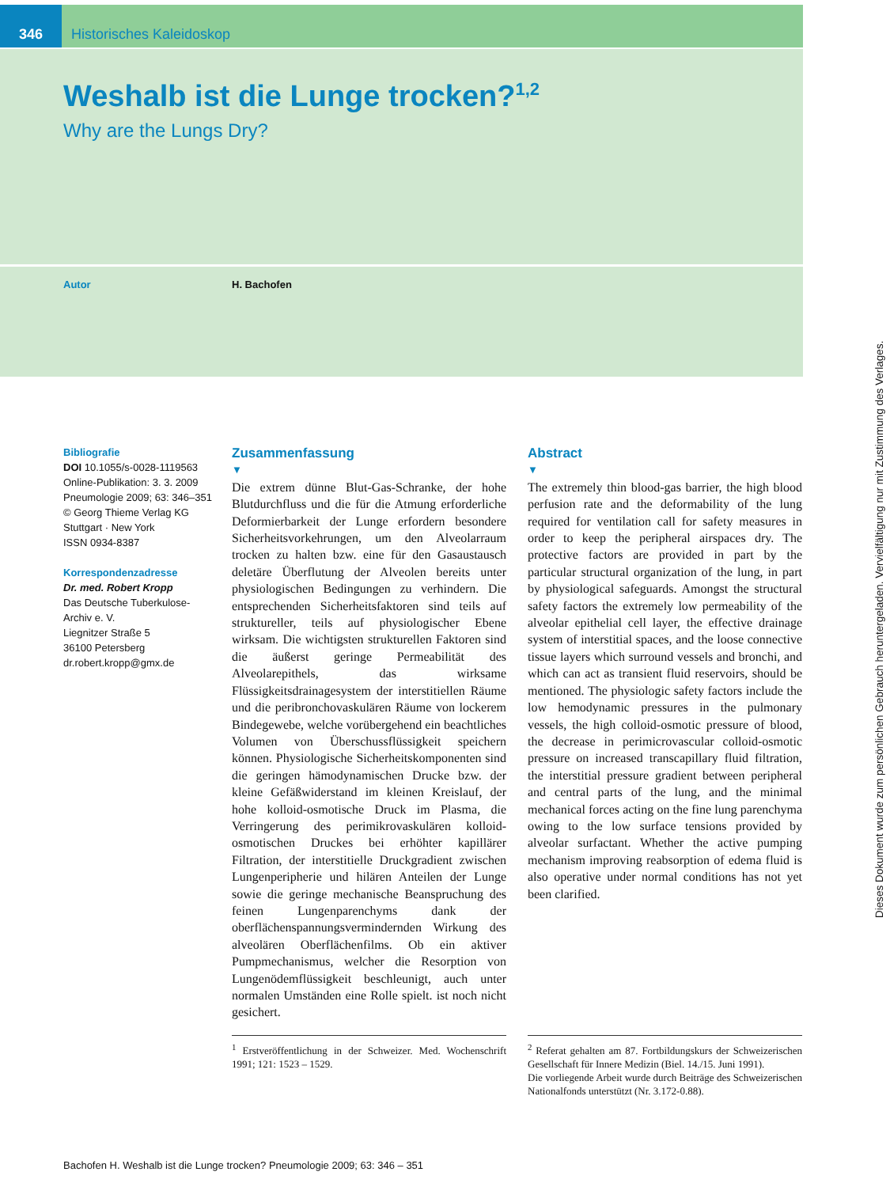346 Historisches Kaleidoskop
Weshalb ist die Lunge trocken?<sup>1,2</sup>
Why are the Lungs Dry?
Autor H. Bachofen
Bibliografie
DOI 10.1055/s-0028-1119563
Online-Publikation: 3. 3. 2009
Pneumologie 2009; 63: 346–351
© Georg Thieme Verlag KG
Stuttgart · New York
ISSN 0934-8387
Korrespondenzadresse
Dr. med. Robert Kropp
Das Deutsche Tuberkulose-
Archiv e. V.
Liegnitzer Straße 5
36100 Petersberg
dr.robert.kropp@gmx.de
Zusammenfassung
▼
Die extrem dünne Blut-Gas-Schranke, der hohe Blutdurchfluss und die für die Atmung erforderliche Deformierbarkeit der Lunge erfordern besondere Sicherheitsvorkehrungen, um den Alveolarraum trocken zu halten bzw. eine für den Gasaustausch deletäre Überflutung der Alveolen bereits unter physiologischen Bedingungen zu verhindern. Die entsprechenden Sicherheitsfaktoren sind teils auf struktureller, teils auf physiologischer Ebene wirksam. Die wichtigsten strukturellen Faktoren sind die äußerst geringe Permeabilität des Alveolarepithels, das wirksame Flüssigkeitsdrainagesystem der interstitiellen Räume und die peribronchovaskulären Räume von lockerem Bindegewebe, welche vorübergehend ein beachtliches Volumen von Überschussflüssigkeit speichern können. Physiologische Sicherheitskomponenten sind die geringen hämodynamischen Drucke bzw. der kleine Gefäßwiderstand im kleinen Kreislauf, der hohe kolloid-osmotische Druck im Plasma, die Verringerung des perimikrovaskulären kolloid-osmotischen Druckes bei erhöhter kapillärer Filtration, der interstitielle Druckgradient zwischen Lungenperipherie und hilären Anteilen der Lunge sowie die geringe mechanische Beanspruchung des feinen Lungenparenchyms dank der oberflächenspannungsvermindernden Wirkung des alveolären Oberflächenfilms. Ob ein aktiver Pumpmechanismus, welcher die Resorption von Lungenödemflüssigkeit beschleunigt, auch unter normalen Umständen eine Rolle spielt. ist noch nicht gesichert.
Abstract
▼
The extremely thin blood-gas barrier, the high blood perfusion rate and the deformability of the lung required for ventilation call for safety measures in order to keep the peripheral airspaces dry. The protective factors are provided in part by the particular structural organization of the lung, in part by physiological safeguards. Amongst the structural safety factors the extremely low permeability of the alveolar epithelial cell layer, the effective drainage system of interstitial spaces, and the loose connective tissue layers which surround vessels and bronchi, and which can act as transient fluid reservoirs, should be mentioned. The physiologic safety factors include the low hemodynamic pressures in the pulmonary vessels, the high colloid-osmotic pressure of blood, the decrease in perimicrovascular colloid-osmotic pressure on increased transcapillary fluid filtration, the interstitial pressure gradient between peripheral and central parts of the lung, and the minimal mechanical forces acting on the fine lung parenchyma owing to the low surface tensions provided by alveolar surfactant. Whether the active pumping mechanism improving reabsorption of edema fluid is also operative under normal conditions has not yet been clarified.
<sup>1</sup> Erstveröffentlichung in der Schweizer. Med. Wochenschrift 1991; 121: 1523 – 1529.
<sup>2</sup> Referat gehalten am 87. Fortbildungskurs der Schweizerischen Gesellschaft für Innere Medizin (Biel. 14./15. Juni 1991).
Die vorliegende Arbeit wurde durch Beiträge des Schweizerischen Nationalfonds unterstützt (Nr. 3.172-0.88).
Bachofen H. Weshalb ist die Lunge trocken? Pneumologie 2009; 63: 346 – 351
Dieses Dokument wurde zum persönlichen Gebrauch heruntergeladen. Vervielfältigung nur mit Zustimmung des Verlages.